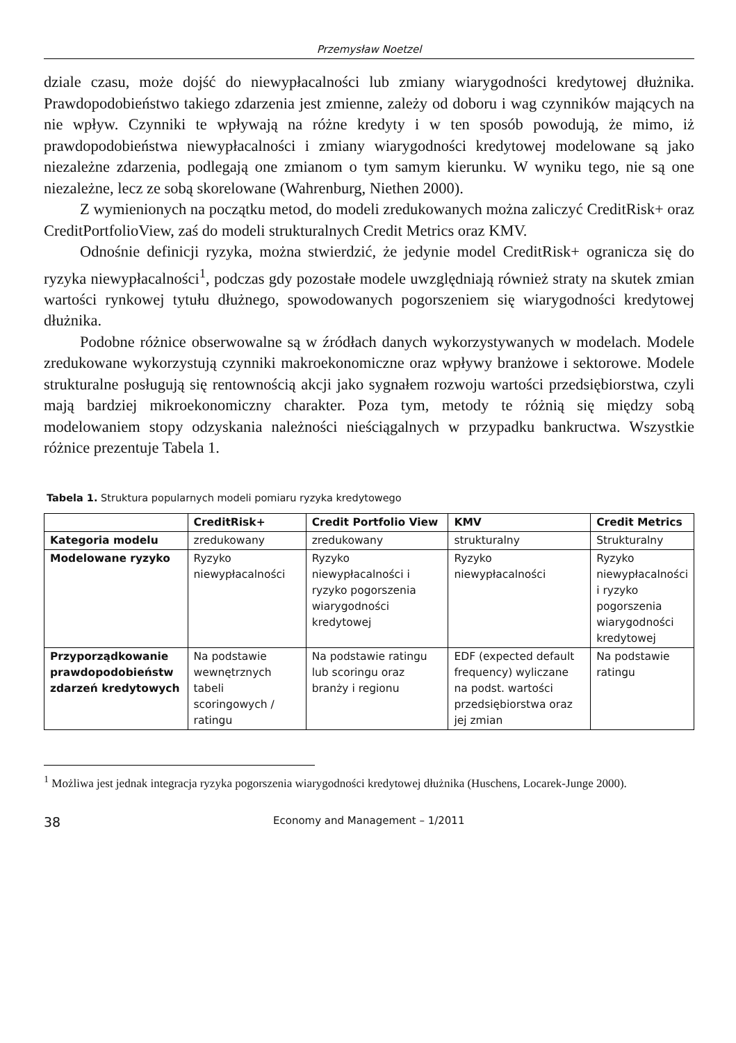Przemysław Noetzel
dziale czasu, może dojść do niewypłacalności lub zmiany wiarygodności kredytowej dłużnika. Prawdopodobieństwo takiego zdarzenia jest zmienne, zależy od doboru i wag czynników mających na nie wpływ. Czynniki te wpływają na różne kredyty i w ten sposób powodują, że mimo, iż prawdopodobieństwa niewypłacalności i zmiany wiarygodności kredytowej modelowane są jako niezależne zdarzenia, podlegają one zmianom o tym samym kierunku. W wyniku tego, nie są one niezależne, lecz ze sobą skorelowane (Wahrenburg, Niethen 2000).
Z wymienionych na początku metod, do modeli zredukowanych można zaliczyć CreditRisk+ oraz CreditPortfolioView, zaś do modeli strukturalnych Credit Metrics oraz KMV.
Odnośnie definicji ryzyka, można stwierdzić, że jedynie model CreditRisk+ ogranicza się do ryzyka niewypłacalności<sup>1</sup>, podczas gdy pozostałe modele uwzględniają również straty na skutek zmian wartości rynkowej tytułu dłużnego, spowodowanych pogorszeniem się wiarygodności kredytowej dłużnika.
Podobne różnice obserwowalne są w źródłach danych wykorzystywanych w modelach. Modele zredukowane wykorzystują czynniki makroekonomiczne oraz wpływy branżowe i sektorowe. Modele strukturalne posługują się rentownością akcji jako sygnałem rozwoju wartości przedsiębiorstwa, czyli mają bardziej mikroekonomiczny charakter. Poza tym, metody te różnią się między sobą modelowaniem stopy odzyskania należności nieściągalnych w przypadku bankructwa. Wszystkie różnice prezentuje Tabela 1.
Tabela 1. Struktura popularnych modeli pomiaru ryzyka kredytowego
| | CreditRisk+ | Credit Portfolio View | KMV | Credit Metrics |
| --- | --- | --- | --- | --- |
| Kategoria modelu | zredukowany | zredukowany | strukturalny | Strukturalny |
| Modelowane ryzyko | Ryzyko niewypłacalności | Ryzyko niewypłacalności i ryzyko pogorszenia wiarygodności kredytowej | Ryzyko niewypłacalności | Ryzyko niewypłacalności i ryzyko pogorszenia wiarygodności kredytowej |
| Przyporządkowanie prawdopodobieństw zdarzeń kredytowych | Na podstawie wewnętrznych tabeli scoringowych / ratingu | Na podstawie ratingu lub scoringu oraz branży i regionu | EDF (expected default frequency) wyliczane na podst. wartości przedsiębiorstwa oraz jej zmian | Na podstawie ratingu |
<sup>1</sup> Możliwa jest jednak integracja ryzyka pogorszenia wiarygodności kredytowej dłużnika (Huschens, Locarek-Junge 2000).
38 Economy and Management – 1/2011